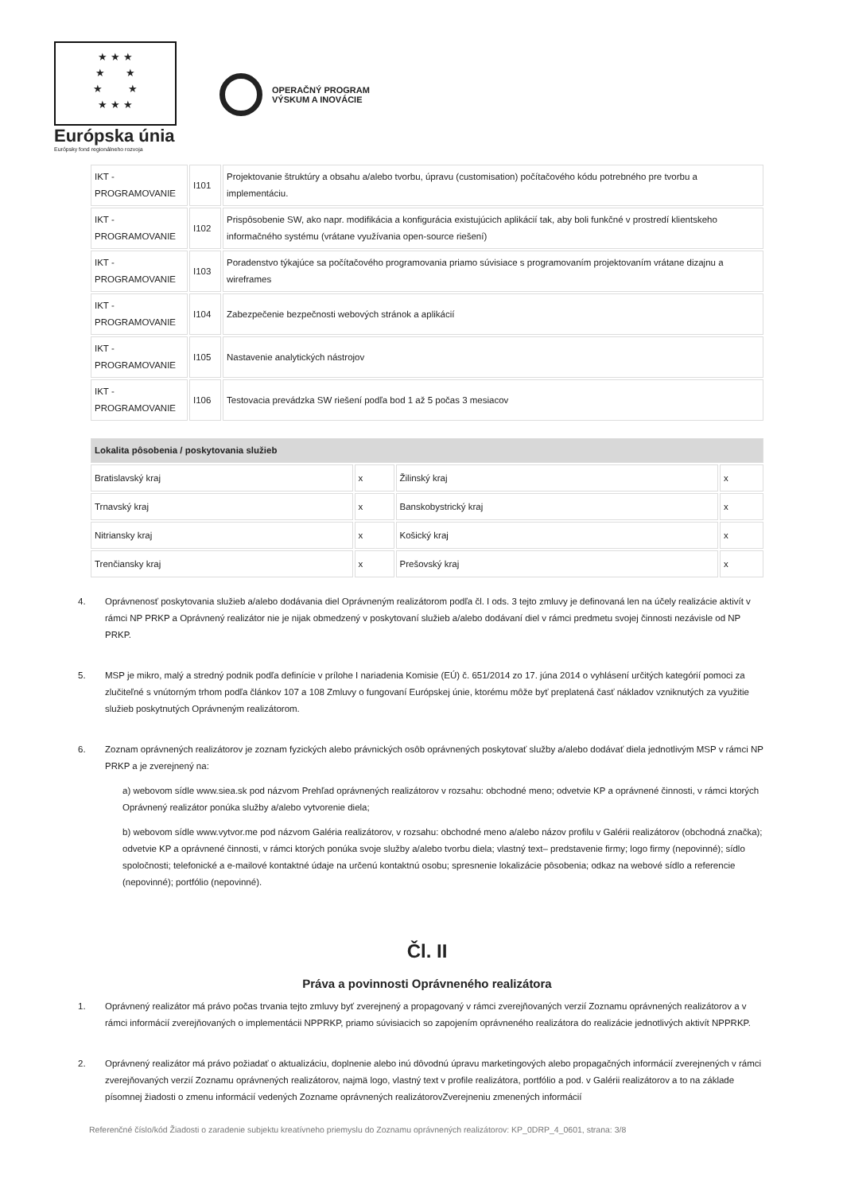★ ★ ★
★ ★
★ ★
★ ★ ★
Európska únia
Európsky fond regionálneho rozvoja
OPERAČNÝ PROGRAM
VÝSKUM A INOVÁCIE
| IKT - PROGRAMOVANIE | I101 | Projektovanie štruktúry a obsahu a/alebo tvorbu, úpravu (customisation) počítačového kódu potrebného pre tvorbu a implementáciu. |
| IKT - PROGRAMOVANIE | I102 | Prispôsobenie SW, ako napr. modifikácia a konfigurácia existujúcich aplikácií tak, aby boli funkčné v prostredí klientskeho informačného systému (vrátane využívania open-source riešení) |
| IKT - PROGRAMOVANIE | I103 | Poradenstvo týkajúce sa počítačového programovania priamo súvisiace s programovaním projektovaním vrátane dizajnu a wireframes |
| IKT - PROGRAMOVANIE | I104 | Zabezpečenie bezpečnosti webových stránok a aplikácií |
| IKT - PROGRAMOVANIE | I105 | Nastavenie analytických nástrojov |
| IKT - PROGRAMOVANIE | I106 | Testovacia prevádzka SW riešení podľa bod 1 až 5 počas 3 mesiacov |
| Lokalita pôsobenia / poskytovania služieb | | | |
| --- | --- | --- | --- |
| Bratislavský kraj | x | Žilinský kraj | x |
| Trnavský kraj | x | Banskobystrický kraj | x |
| Nitriansky kraj | x | Košický kraj | x |
| Trenčiansky kraj | x | Prešovský kraj | x |
4. Oprávnenosť poskytovania služieb a/alebo dodávania diel Oprávneným realizátorom podľa čl. I ods. 3 tejto zmluvy je definovaná len na účely realizácie aktivít v rámci NP PRKP a Oprávnený realizátor nie je nijak obmedzený v poskytovaní služieb a/alebo dodávaní diel v rámci predmetu svojej činnosti nezávisle od NP PRKP.
5. MSP je mikro, malý a stredný podnik podľa definície v prílohe I nariadenia Komisie (EÚ) č. 651/2014 zo 17. júna 2014 o vyhlásení určitých kategórií pomoci za zlučiteľné s vnútorným trhom podľa článkov 107 a 108 Zmluvy o fungovaní Európskej únie, ktorému môže byť preplatená časť nákladov vzniknutých za využitie služieb poskytnutých Oprávneným realizátorom.
6. Zoznam oprávnených realizátorov je zoznam fyzických alebo právnických osôb oprávnených poskytovať služby a/alebo dodávať diela jednotlivým MSP v rámci NP PRKP a je zverejnený na:
a) webovom sídle www.siea.sk pod názvom Prehľad oprávnených realizátorov v rozsahu: obchodné meno; odvetvie KP a oprávnené činnosti, v rámci ktorých Oprávnený realizátor ponúka služby a/alebo vytvorenie diela;
b) webovom sídle www.vytvor.me pod názvom Galéria realizátorov, v rozsahu: obchodné meno a/alebo názov profilu v Galérii realizátorov (obchodná značka); odvetvie KP a oprávnené činnosti, v rámci ktorých ponúka svoje služby a/alebo tvorbu diela; vlastný text– predstavenie firmy; logo firmy (nepovinné); sídlo spoločnosti; telefonické a e-mailové kontaktné údaje na určenú kontaktnú osobu; spresnenie lokalizácie pôsobenia; odkaz na webové sídlo a referencie (nepovinné); portfólio (nepovinné).
Čl. II
Práva a povinnosti Oprávneného realizátora
1. Oprávnený realizátor má právo počas trvania tejto zmluvy byť zverejnený a propagovaný v rámci zverejňovaných verzií Zoznamu oprávnených realizátorov a v rámci informácií zverejňovaných o implementácii NPPRKP, priamo súvisiacich so zapojením oprávneného realizátora do realizácie jednotlivých aktivít NPPRKP.
2. Oprávnený realizátor má právo požiadať o aktualizáciu, doplnenie alebo inú dôvodnú úpravu marketingových alebo propagačných informácií zverejnených v rámci zverejňovaných verzií Zoznamu oprávnených realizátorov, najmä logo, vlastný text v profile realizátora, portfólio a pod. v Galérii realizátorov a to na základe písomnej žiadosti o zmenu informácií vedených Zozname oprávnených realizátorovZverejneniu zmenených informácií
Referenčné číslo/kód Žiadosti o zaradenie subjektu kreatívneho priemyslu do Zoznamu oprávnených realizátorov: KP_0DRP_4_0601, strana: 3/8